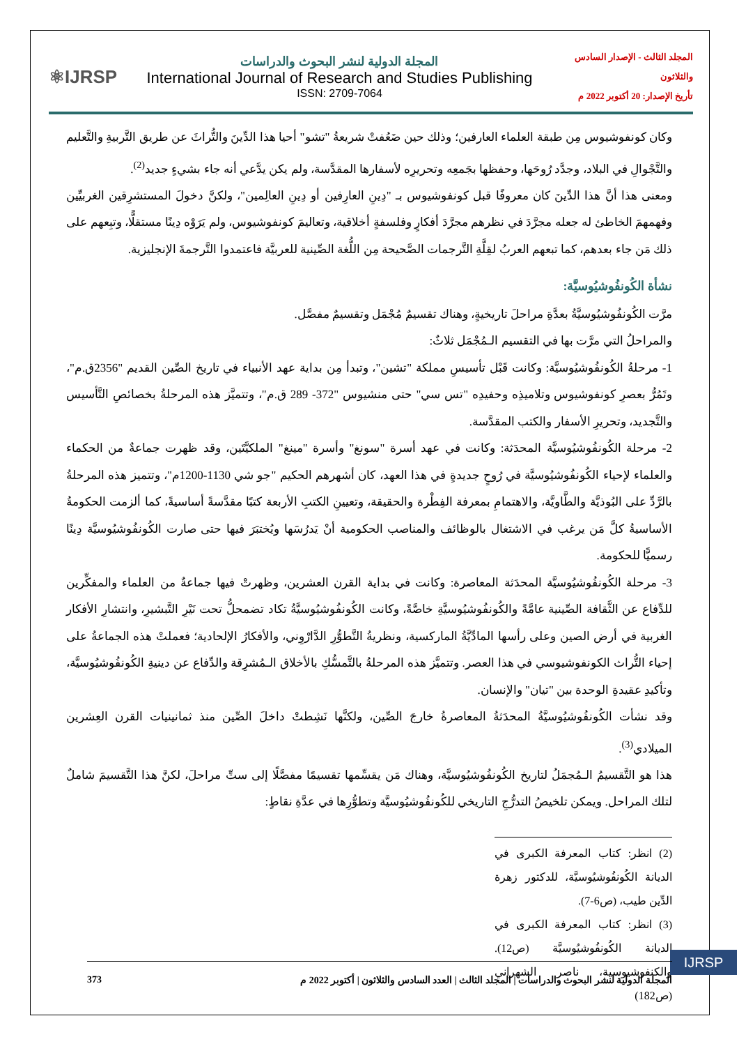⚛IJRSP
المجلة الدولية لنشر البحوث والدراسات
International Journal of Research and Studies Publishing
ISSN: 2709-7064
المجلد الثالث - الإصدار السادس والثلاثون
تأريخ الإصدار: 20 أكتوبر 2022 م
وكان كونفوشيوس مِن طبقة العلماء العارفين؛ وذلك حين ضَعُفتْ شريعةُ "تشو" أحيا هذا الدِّينَ والتُّراثَ عن طريق التَّربيةِ والتَّعليم والتَّجْوالِ في البلاد، وجدَّد رُوحَها، وحفظها بجَمعِه وتحريرِه لأسفارها المقدَّسة، ولم يكن يدَّعي أنه جاء بشيءٍ جديد<sup>(2)</sup>.
ومعنى هذا أنَّ هذا الدِّينَ كان معروفًا قبل كونفوشيوس بـ "دِينِ العارِفين أو دِينِ العالِمين"، ولكنَّ دخولَ المستشرِقين الغربيِّين وفهمهمَ الخاطئ له جعله مجرَّدَ في نظرهم مجرَّدَ أفكارٍ وفلسفةٍ أخلاقية، وتعاليمَ كونفوشيوس، ولم يَرَوْه دِينًا مستقلًّا، وتبِعهم على ذلك مَن جاء بعدهم، كما تبعهم العربُ لقِلَّةِ التَّرجمات الصَّحيحة مِن اللُّغة الصِّينية للعربيَّة فاعتمدوا التَّرجمةَ الإنجليزية.
نشأة الكُونفُوشيُوسيَّة:
مرَّت الكُونفُوشيُوسيَّةُ بعدَّةِ مراحلَ تاريخيةٍ، وهناك تقسيمٌ مُجْمَل وتقسيمٌ مفصَّل.
والمراحلُ التي مرَّت بها في التقسيم الـمُجْمَل ثلاثٌ:
1- مرحلةُ الكُونفُوشيُوسيَّة: وكانت قَبْل تأسيسِ مملكة "تشين"، وتبدأ مِن بداية عهد الأنبياء في تاريخ الصِّين القديم "2356ق.م"، وتَمُرُّ بعصرِ كونفوشيوس وتلاميذِه وحفيدِه "تس سي" حتى منشيوس "372- 289 ق.م"، وتتميَّز هذه المرحلةُ بخصائصِ التَّأسيس والتَّجديد، وتحريرِ الأسفار والكتب المقدَّسة.
2- مرحلة الكُونفُوشيُوسيَّة المحدَثة: وكانت في عهد أسرة "سونغ" وأسرة "مينغ" الملكيَّتَين، وقد ظهرت جماعةٌ من الحكماء والعلماء لإحياء الكُونفُوشيُوسيَّة في رُوحٍ جديدةٍ في هذا العهد، كان أشهرهم الحكيم "جو شي 1130-1200م"، وتتميز هذه المرحلةُ بالرَّدِّ على البُوذيَّة والطَّاويَّة، والاهتمامِ بمعرفة الفِطْرة والحقيقة، وتعيينِ الكتبِ الأربعة كتبًا مقدَّسةً أساسيةً، كما ألزمت الحكومةُ الأساسيةُ كلَّ مَن يرغب في الاشتغال بالوظائف والمناصب الحكومية أنْ يَدرُسَها ويُختبَرَ فيها حتى صارت الكُونفُوشيُوسيَّة دِينًا رسميًّا للحكومة.
3- مرحلة الكُونفُوشيُوسيَّة المحدَثة المعاصرة: وكانت في بداية القرن العشرين، وظهرتْ فيها جماعةٌ من العلماء والمفكِّرين للدِّفاع عن الثَّقافة الصِّينية عامَّةً والكُونفُوشيُوسيَّةِ خاصَّةً، وكانت الكُونفُوشيُوسيَّةُ تكاد تضمحلُّ تحت نَيْرِ التَّبشيرِ، وانتشارِ الأفكار الغربية في أرض الصين وعلى رأسها المادِّيَّةُ الماركسية، ونظريةُ التَّطوُّرِ الدَّارْوِني، والأفكارُ الإلحادية؛ فعملتْ هذه الجماعةُ على إحياء التُّراث الكونفوشيوسي في هذا العصر. وتتميَّز هذه المرحلةُ بالتَّمسُّكِ بالأخلاق الـمُشرِقة والدِّفاع عن دينيةِ الكُونفُوشيُوسيَّة، وتأكيدِ عقيدةِ الوحدة بين "تيان" والإنسان.
وقد نشأت الكُونفُوشيُوسيَّةُ المحدَثةُ المعاصرةُ خارجَ الصِّين، ولكنَّها نَشِطتْ داخلَ الصِّين منذ ثمانينيات القرن العِشرين الميلادي<sup>(3)</sup>.
هذا هو التَّقسيمُ الـمُجمَلُ لتاريخ الكُونفُوشيُوسيَّة، وهناك مَن يقسِّمها تقسيمًا مفصَّلًا إلى ستِّ مراحلَ، لكنَّ هذا التَّقسيمَ شاملٌ لتلك المراحل. ويمكن تلخيصُ التدرُّجِ التاريخي للكُونفُوشيُوسيَّة وتطوُّرِها في عدَّةِ نقاطٍ:
(2) انظر: كتاب المعرفة الكبرى في الديانة الكُونفُوشيُوسيَّة، للدكتور زهرة الدِّين طيب، (ص6-7).
(3) انظر: كتاب المعرفة الكبرى في الديانة الكُونفُوشيُوسيَّة (ص12). والكنفوشيوسية، ناصر الشهراني (ص182)
IJRSP
المجلة الدولية لنشر البحوث والدراسات | المجلد الثالث | العدد السادس والثلاثون | أكتوبر 2022 م 373